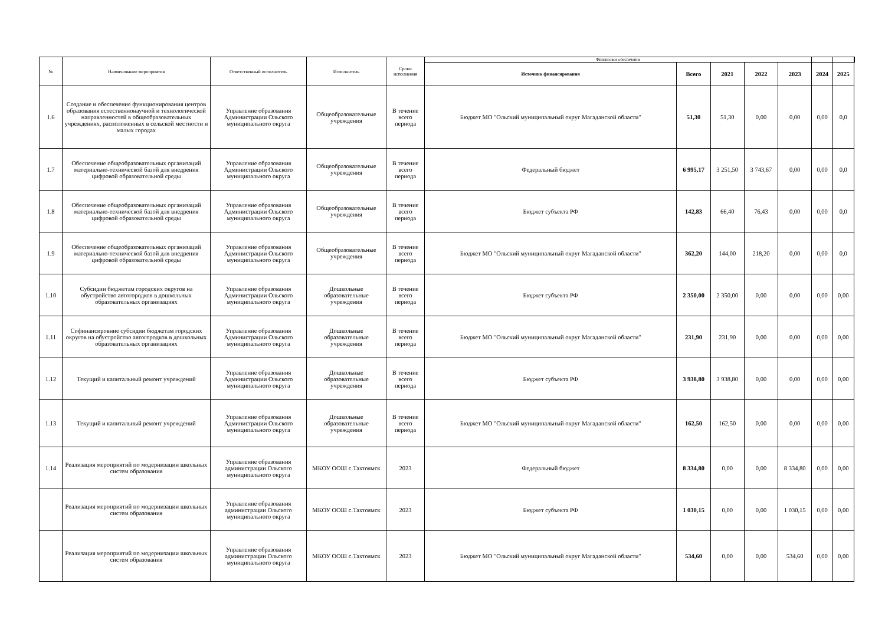| № | Наименование мероприятия | Ответственный исполнитель | Исполнитель | Сроки исполнения | Финансовое обеспечение | | | | | | | |
| --- | --- | --- | --- | --- | --- | --- | --- | --- | --- | --- | --- | --- |
| | | | | | Источник финансирования | Всего | 2021 | 2022 | 2023 | 2024 | 2025 | |
| 1.6 | Создание и обеспечение функционирования центров образования естественнонаучной и технологической направленностей в общеобразовательных учреждениях, расположенных в сельской местности и малых городах | Управление образования Администрации Ольского муниципального округа | Общеобразовательные учреждения | В течение всего периода | Бюджет МО "Ольский муниципальный округ Магаданской области" | 51,30 | 51,30 | 0,00 | 0,00 | 0,00 | 0,0 | |
| 1.7 | Обеспечение общеобразовательных организаций материально-технической базой для внедрения цифровой образовательной среды | Управление образования Администрации Ольского муниципального округа | Общеобразовательные учреждения | В течение всего периода | Федеральный бюджет | 6 995,17 | 3 251,50 | 3 743,67 | 0,00 | 0,00 | 0,0 | |
| 1.8 | Обеспечение общеобразовательных организаций материально-технической базой для внедрения цифровой образовательной среды | Управление образования Администрации Ольского муниципального округа | Общеобразовательные учреждения | В течение всего периода | Бюджет субъекта РФ | 142,83 | 66,40 | 76,43 | 0,00 | 0,00 | 0,0 | |
| 1.9 | Обеспечение общеобразовательных организаций материально-технической базой для внедрения цифровой образовательной среды | Управление образования Администрации Ольского муниципального округа | Общеобразовательные учреждения | В течение всего периода | Бюджет МО "Ольский муниципальный округ Магаданской области" | 362,20 | 144,00 | 218,20 | 0,00 | 0,00 | 0,0 | |
| 1.10 | Субсидии бюджетам городских округов на обустройство автогородков в дошкольных образовательных организациях | Управление образования Администрации Ольского муниципального округа | Дошкольные образовательные учреждения | В течение всего периода | Бюджет субъекта РФ | 2 350,00 | 2 350,00 | 0,00 | 0,00 | 0,00 | 0,00 | |
| 1.11 | Софинансировние субсидии бюджетам городских округов на обустройство автогородков в дошкольных образовательных организациях | Управление образования Администрации Ольского муниципального округа | Дошкольные образовательные учреждения | В течение всего периода | Бюджет МО "Ольский муниципальный округ Магаданской области" | 231,90 | 231,90 | 0,00 | 0,00 | 0,00 | 0,00 | |
| 1.12 | Текущий и капитальный ремонт учреждений | Управление образования Администрации Ольского муниципального округа | Дошкольные образовательные учреждения | В течение всего периода | Бюджет субъекта РФ | 3 938,80 | 3 938,80 | 0,00 | 0,00 | 0,00 | 0,00 | |
| 1.13 | Текущий и капитальный ремонт учреждений | Управление образования Администрации Ольского муниципального округа | Дошкольные образовательные учреждения | В течение всего периода | Бюджет МО "Ольский муниципальный округ Магаданской области" | 162,50 | 162,50 | 0,00 | 0,00 | 0,00 | 0,00 | |
| 1.14 | Реализация мероприятий по модернизации школьных систем образования | Управление образования администрации Ольского муниципального округа | МКОУ ООШ с.Тахтоямск | 2023 | Федеральный бюджет | 8 334,80 | 0,00 | 0,00 | 8 334,80 | 0,00 | 0,00 | |
| | Реализация мероприятий по модернизации школьных систем образования | Управление образования администрации Ольского муниципального округа | МКОУ ООШ с.Тахтоямск | 2023 | Бюджет субъекта РФ | 1 030,15 | 0,00 | 0,00 | 1 030,15 | 0,00 | 0,00 | |
| | Реализация мероприятий по модернизации школьных систем образования | Управление образования администрации Ольского муниципального округа | МКОУ ООШ с.Тахтоямск | 2023 | Бюджет МО "Ольский муниципальный округ Магаданской области" | 534,60 | 0,00 | 0,00 | 534,60 | 0,00 | 0,00 | |